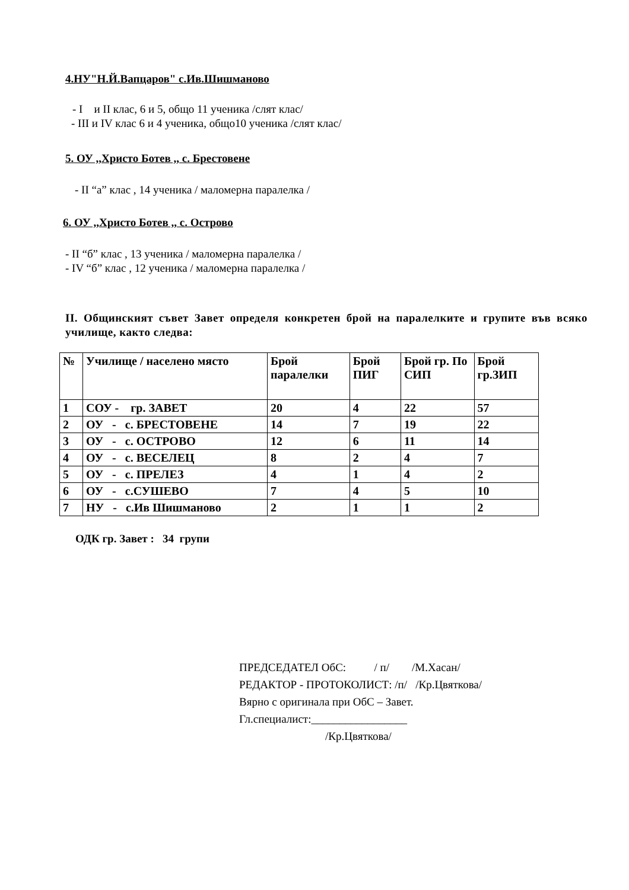4.НУ"Н.Й.Вапцаров" с.Ив.Шишманово
- I и II клас, 6 и 5, общо 11 ученика /слят клас/
- III и IV клас 6 и 4 ученика, общо10 ученика /слят клас/
5. ОУ ,,Христо Ботев ,, с. Брестовене
- II “а” клас , 14 ученика / маломерна паралелка /
6. ОУ ,,Христо Ботев ,, с. Острово
- II “б” клас , 13 ученика / маломерна паралелка /
- IV “б” клас , 12 ученика / маломерна паралелка /
II. Общинският съвет Завет определя конкретен брой на паралелките и групите във всяко училище, както следва:
| № | Училище / населено място | Брой паралелки | Брой ПИГ | Брой гр. По СИП | Брой гр.ЗИП |
| --- | --- | --- | --- | --- | --- |
| 1 | СОУ - гр. ЗАВЕТ | 20 | 4 | 22 | 57 |
| 2 | ОУ - с. БРЕСТОВЕНЕ | 14 | 7 | 19 | 22 |
| 3 | ОУ - с. ОСТРОВО | 12 | 6 | 11 | 14 |
| 4 | ОУ - с. ВЕСЕЛЕЦ | 8 | 2 | 4 | 7 |
| 5 | ОУ - с. ПРЕЛЕЗ | 4 | 1 | 4 | 2 |
| 6 | ОУ - с.СУШЕВО | 7 | 4 | 5 | 10 |
| 7 | НУ - с.Ив Шишманово | 2 | 1 | 1 | 2 |
ОДК гр. Завет : 34 групи
ПРЕДСЕДАТЕЛ ОбС: / п/ /М.Хасан/
РЕДАКТОР - ПРОТОКОЛИСТ: /п/ /Кр.Цвяткова/
Вярно с оригинала при ОбС – Завет.
Гл.специалист:_________________
/Кр.Цвяткова/